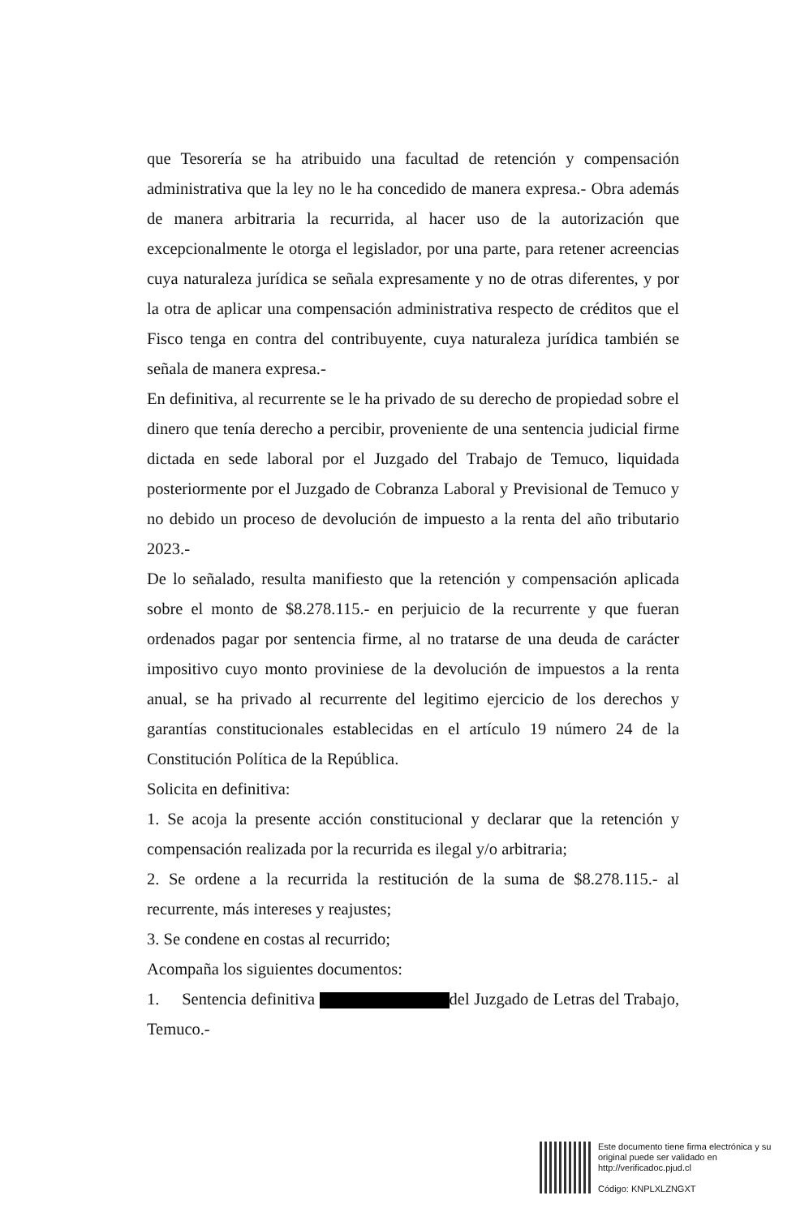que Tesorería se ha atribuido una facultad de retención y compensación administrativa que la ley no le ha concedido de manera expresa.- Obra además de manera arbitraria la recurrida, al hacer uso de la autorización que excepcionalmente le otorga el legislador, por una parte, para retener acreencias cuya naturaleza jurídica se señala expresamente y no de otras diferentes, y por la otra de aplicar una compensación administrativa respecto de créditos que el Fisco tenga en contra del contribuyente, cuya naturaleza jurídica también se señala de manera expresa.-
En definitiva, al recurrente se le ha privado de su derecho de propiedad sobre el dinero que tenía derecho a percibir, proveniente de una sentencia judicial firme dictada en sede laboral por el Juzgado del Trabajo de Temuco, liquidada posteriormente por el Juzgado de Cobranza Laboral y Previsional de Temuco y no debido un proceso de devolución de impuesto a la renta del año tributario 2023.-
De lo señalado, resulta manifiesto que la retención y compensación aplicada sobre el monto de $8.278.115.- en perjuicio de la recurrente y que fueran ordenados pagar por sentencia firme, al no tratarse de una deuda de carácter impositivo cuyo monto proviniese de la devolución de impuestos a la renta anual, se ha privado al recurrente del legitimo ejercicio de los derechos y garantías constitucionales establecidas en el artículo 19 número 24 de la Constitución Política de la República.
Solicita en definitiva:
1. Se acoja la presente acción constitucional y declarar que la retención y compensación realizada por la recurrida es ilegal y/o arbitraria;
2. Se ordene a la recurrida la restitución de la suma de $8.278.115.- al recurrente, más intereses y reajustes;
3. Se condene en costas al recurrido;
Acompaña los siguientes documentos:
1. Sentencia definitiva del Juzgado de Letras del Trabajo, Temuco.-
Este documento tiene firma electrónica y su original puede ser validado en http://verificadoc.pjud.cl
Código: KNPLXLZNGXT